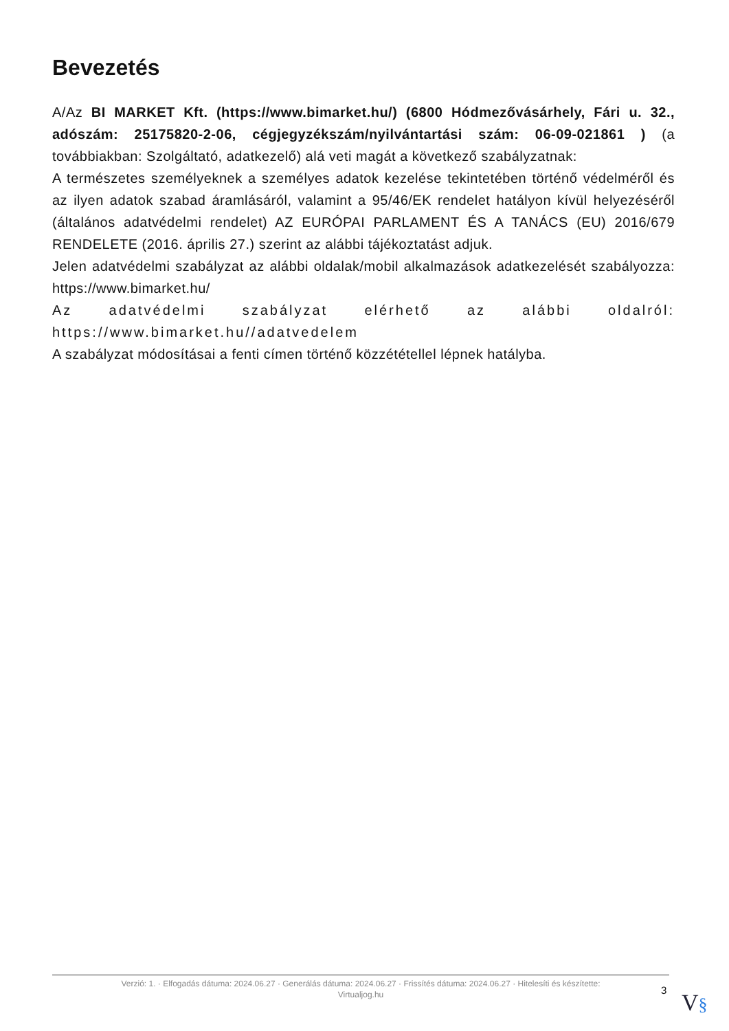Bevezetés
A/Az BI MARKET Kft. (https://www.bimarket.hu/) (6800 Hódmezővásárhely, Fári u. 32., adószám: 25175820-2-06, cégjegyzékszám/nyilvántartási szám: 06-09-021861 ) (a továbbiakban: Szolgáltató, adatkezelő) alá veti magát a következő szabályzatnak:
A természetes személyeknek a személyes adatok kezelése tekintetében történő védelméről és az ilyen adatok szabad áramlásáról, valamint a 95/46/EK rendelet hatályon kívül helyezéséről (általános adatvédelmi rendelet) AZ EURÓPAI PARLAMENT ÉS A TANÁCS (EU) 2016/679 RENDELETE (2016. április 27.) szerint az alábbi tájékoztatást adjuk.
Jelen adatvédelmi szabályzat az alábbi oldalak/mobil alkalmazások adatkezelését szabályozza: https://www.bimarket.hu/
Az adatvédelmi szabályzat elérhető az alábbi oldalról: https://www.bimarket.hu//adatvedelem
A szabályzat módosításai a fenti címen történő közzététellel lépnek hatályba.
Verzió: 1. · Elfogadás dátuma: 2024.06.27 · Generálás dátuma: 2024.06.27 · Frissítés dátuma: 2024.06.27 · Hitelesíti és készítette:
Virtualjog.hu
3 V§